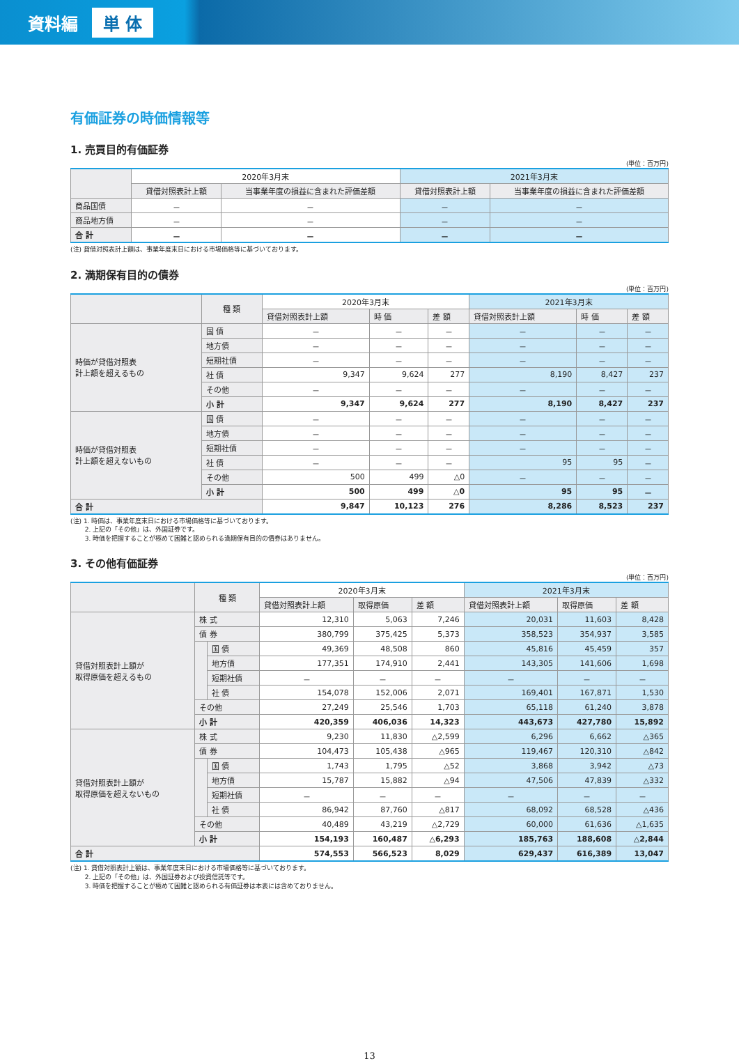資料編 単 体
有価証券の時価情報等
1. 売買目的有価証券
(単位：百万円)
| | 2020年3月末 | | 2021年3月末 | |
| --- | --- | --- | --- | --- |
| | 貸借対照表計上額 | 当事業年度の損益に含まれた評価差額 | 貸借対照表計上額 | 当事業年度の損益に含まれた評価差額 |
| 商品国債 | － | － | － | － |
| 商品地方債 | － | － | － | － |
| 合 計 | － | － | － | － |
(注) 貸借対照表計上額は、事業年度末日における市場価格等に基づいております。
2. 満期保有目的の債券
(単位：百万円)
| | 種 類 | 2020年3月末 | | | 2021年3月末 | | |
| --- | --- | --- | --- | --- | --- | --- | --- |
| | | 貸借対照表計上額 | 時 価 | 差 額 | 貸借対照表計上額 | 時 価 | 差 額 |
| 時価が貸借対照表 計上額を超えるもの | 国 債 | － | － | － | － | － | － |
| | 地方債 | － | － | － | － | － | － |
| | 短期社債 | － | － | － | － | － | － |
| | 社 債 | 9,347 | 9,624 | 277 | 8,190 | 8,427 | 237 |
| | その他 | － | － | － | － | － | － |
| | 小 計 | 9,347 | 9,624 | 277 | 8,190 | 8,427 | 237 |
| 時価が貸借対照表 計上額を超えないもの | 国 債 | － | － | － | － | － | － |
| | 地方債 | － | － | － | － | － | － |
| | 短期社債 | － | － | － | － | － | － |
| | 社 債 | － | － | － | 95 | 95 | － |
| | その他 | 500 | 499 | △0 | － | － | － |
| | 小 計 | 500 | 499 | △0 | 95 | 95 | － |
| 合 計 | | 9,847 | 10,123 | 276 | 8,286 | 8,523 | 237 |
(注) 1. 時価は、事業年度末日における市場価格等に基づいております。
　　 2. 上記の「その他」は、外国証券です。
　　 3. 時価を把握することが極めて困難と認められる満期保有目的の債券はありません。
3. その他有価証券
(単位：百万円)
| | 種 類 | | 2020年3月末 | | | 2021年3月末 | | |
| --- | --- | --- | --- | --- | --- | --- | --- | --- |
| | | | 貸借対照表計上額 | 取得原価 | 差 額 | 貸借対照表計上額 | 取得原価 | 差 額 |
| 貸借対照表計上額が 取得原価を超えるもの | 株 式 | | 12,310 | 5,063 | 7,246 | 20,031 | 11,603 | 8,428 |
| | 債 券 | | 380,799 | 375,425 | 5,373 | 358,523 | 354,937 | 3,585 |
| | | 国 債 | 49,369 | 48,508 | 860 | 45,816 | 45,459 | 357 |
| | | 地方債 | 177,351 | 174,910 | 2,441 | 143,305 | 141,606 | 1,698 |
| | | 短期社債 | － | － | － | － | － | － |
| | | 社 債 | 154,078 | 152,006 | 2,071 | 169,401 | 167,871 | 1,530 |
| | その他 | | 27,249 | 25,546 | 1,703 | 65,118 | 61,240 | 3,878 |
| | 小 計 | | 420,359 | 406,036 | 14,323 | 443,673 | 427,780 | 15,892 |
| 貸借対照表計上額が 取得原価を超えないもの | 株 式 | | 9,230 | 11,830 | △2,599 | 6,296 | 6,662 | △365 |
| | 債 券 | | 104,473 | 105,438 | △965 | 119,467 | 120,310 | △842 |
| | | 国 債 | 1,743 | 1,795 | △52 | 3,868 | 3,942 | △73 |
| | | 地方債 | 15,787 | 15,882 | △94 | 47,506 | 47,839 | △332 |
| | | 短期社債 | － | － | － | － | － | － |
| | | 社 債 | 86,942 | 87,760 | △817 | 68,092 | 68,528 | △436 |
| | その他 | | 40,489 | 43,219 | △2,729 | 60,000 | 61,636 | △1,635 |
| | 小 計 | | 154,193 | 160,487 | △6,293 | 185,763 | 188,608 | △2,844 |
| 合 計 | | | 574,553 | 566,523 | 8,029 | 629,437 | 616,389 | 13,047 |
(注) 1. 貸借対照表計上額は、事業年度末日における市場価格等に基づいております。
　　 2. 上記の「その他」は、外国証券および投資信託等です。
　　 3. 時価を把握することが極めて困難と認められる有価証券は本表には含めておりません。
13